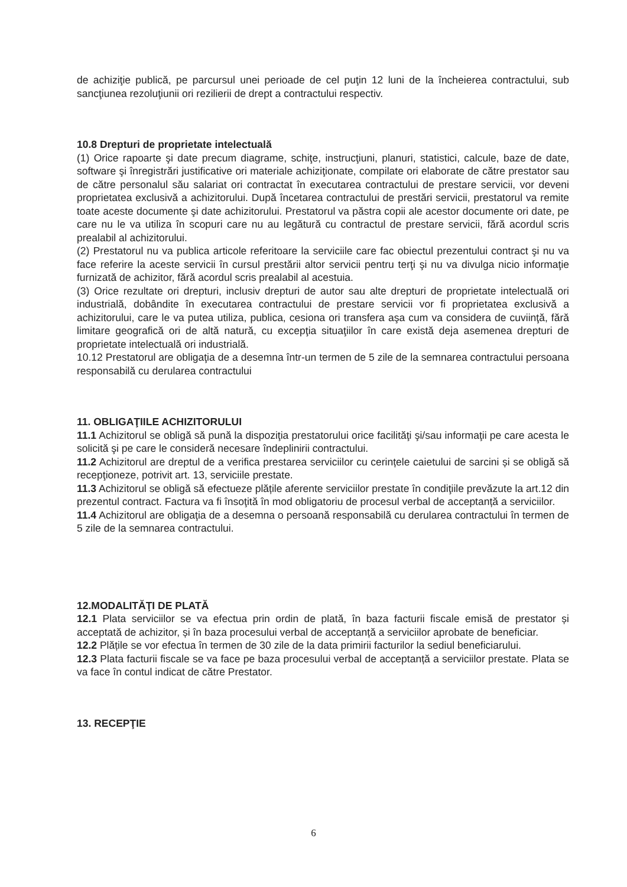de achiziţie publică, pe parcursul unei perioade de cel puţin 12 luni de la încheierea contractului, sub sancţiunea rezoluţiunii ori rezilierii de drept a contractului respectiv.
10.8 Drepturi de proprietate intelectuală
(1) Orice rapoarte şi date precum diagrame, schiţe, instrucţiuni, planuri, statistici, calcule, baze de date, software şi înregistrări justificative ori materiale achiziţionate, compilate ori elaborate de către prestator sau de către personalul său salariat ori contractat în executarea contractului de prestare servicii, vor deveni proprietatea exclusivă a achizitorului. După încetarea contractului de prestări servicii, prestatorul va remite toate aceste documente şi date achizitorului. Prestatorul va păstra copii ale acestor documente ori date, pe care nu le va utiliza în scopuri care nu au legătură cu contractul de prestare servicii, fără acordul scris prealabil al achizitorului.
(2) Prestatorul nu va publica articole referitoare la serviciile care fac obiectul prezentului contract şi nu va face referire la aceste servicii în cursul prestării altor servicii pentru terţi şi nu va divulga nicio informaţie furnizată de achizitor, fără acordul scris prealabil al acestuia.
(3) Orice rezultate ori drepturi, inclusiv drepturi de autor sau alte drepturi de proprietate intelectuală ori industrială, dobândite în executarea contractului de prestare servicii vor fi proprietatea exclusivă a achizitorului, care le va putea utiliza, publica, cesiona ori transfera aşa cum va considera de cuviinţă, fără limitare geografică ori de altă natură, cu excepţia situaţiilor în care există deja asemenea drepturi de proprietate intelectuală ori industrială.
10.12 Prestatorul are obligaţia de a desemna într-un termen de 5 zile de la semnarea contractului persoana responsabilă cu derularea contractului
11. OBLIGAŢIILE ACHIZITORULUI
11.1 Achizitorul se obligă să pună la dispoziţia prestatorului orice facilităţi şi/sau informaţii pe care acesta le solicită şi pe care le consideră necesare îndeplinirii contractului.
11.2 Achizitorul are dreptul de a verifica prestarea serviciilor cu cerințele caietului de sarcini și se obligă să recepţioneze, potrivit art. 13, serviciile prestate.
11.3 Achizitorul se obligă să efectueze plățile aferente serviciilor prestate în condiţiile prevăzute la art.12 din prezentul contract. Factura va fi însoţită în mod obligatoriu de procesul verbal de acceptanță a serviciilor.
11.4 Achizitorul are obligaţia de a desemna o persoană responsabilă cu derularea contractului în termen de 5 zile de la semnarea contractului.
12.MODALITĂŢI DE PLATĂ
12.1 Plata serviciilor se va efectua prin ordin de plată, în baza facturii fiscale emisă de prestator și acceptată de achizitor, și în baza procesului verbal de acceptanță a serviciilor aprobate de beneficiar.
12.2 Plățile se vor efectua în termen de 30 zile de la data primirii facturilor la sediul beneficiarului.
12.3 Plata facturii fiscale se va face pe baza procesului verbal de acceptanță a serviciilor prestate. Plata se va face în contul indicat de către Prestator.
13. RECEPŢIE
6